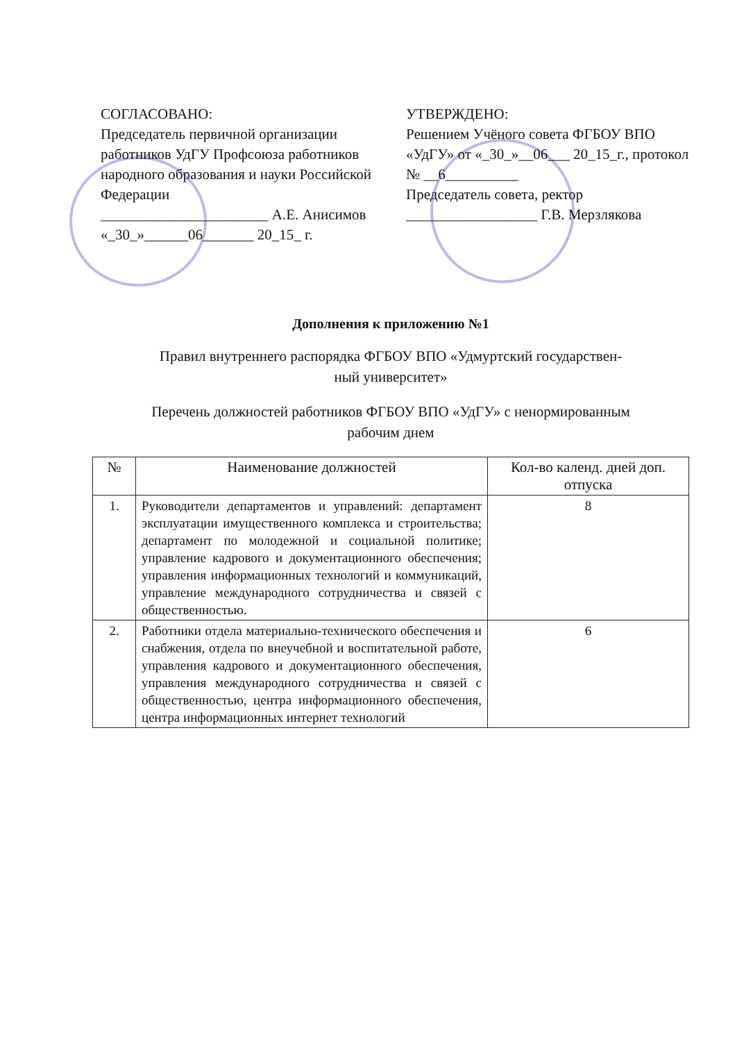СОГЛАСОВАНО:
Председатель первичной организации работников УдГУ Профсоюза работников народного образования и науки Российской Федерации
_______________________ А.Е. Анисимов
«_30_»______06_______ 20_15_ г.
УТВЕРЖДЕНО:
Решением Учёного совета ФГБОУ ВПО «УдГУ» от «_30_»__06___ 20_15_г., протокол № __6__________
Председатель совета, ректор
__________________ Г.В. Мерзлякова
Дополнения к приложению №1
Правил внутреннего распорядка ФГБОУ ВПО «Удмуртский государствен-
ный университет»
Перечень должностей работников ФГБОУ ВПО «УдГУ» с ненормированным
рабочим днем
| № | Наименование должностей | Кол-во календ. дней доп. отпуска |
| --- | --- | --- |
| 1. | Руководители департаментов и управлений: департамент эксплуатации имущественного комплекса и строительства; департамент по молодежной и социальной политике; управление кадрового и документационного обеспечения; управления информационных технологий и коммуникаций, управление международного сотрудничества и связей с общественностью. | 8 |
| 2. | Работники отдела материально-технического обеспечения и снабжения, отдела по внеучебной и воспитательной работе, управления кадрового и документационного обеспечения, управления международного сотрудничества и связей с общественностью, центра информационного обеспечения, центра информационных интернет технологий | 6 |